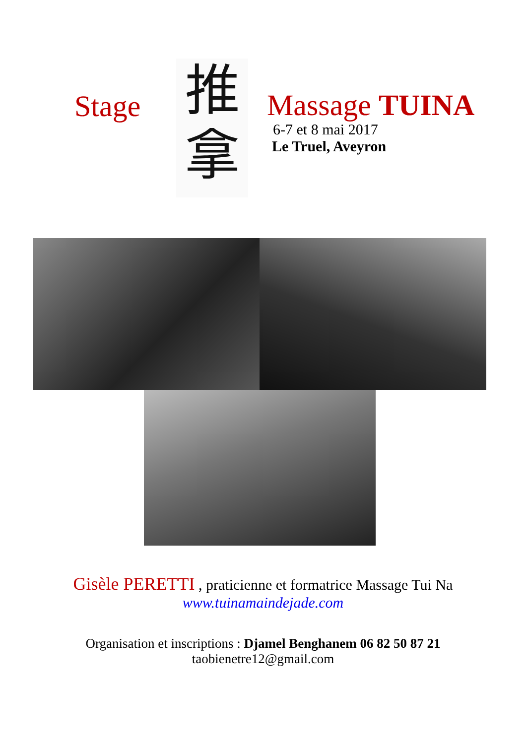Stage
推
拿
Massage TUINA
6-7 et 8 mai 2017
Le Truel, Aveyron
Gisèle PERETTI , praticienne et formatrice Massage Tui Na
www.tuinamaindejade.com
Organisation et inscriptions : Djamel Benghanem 06 82 50 87 21
taobienetre12@gmail.com